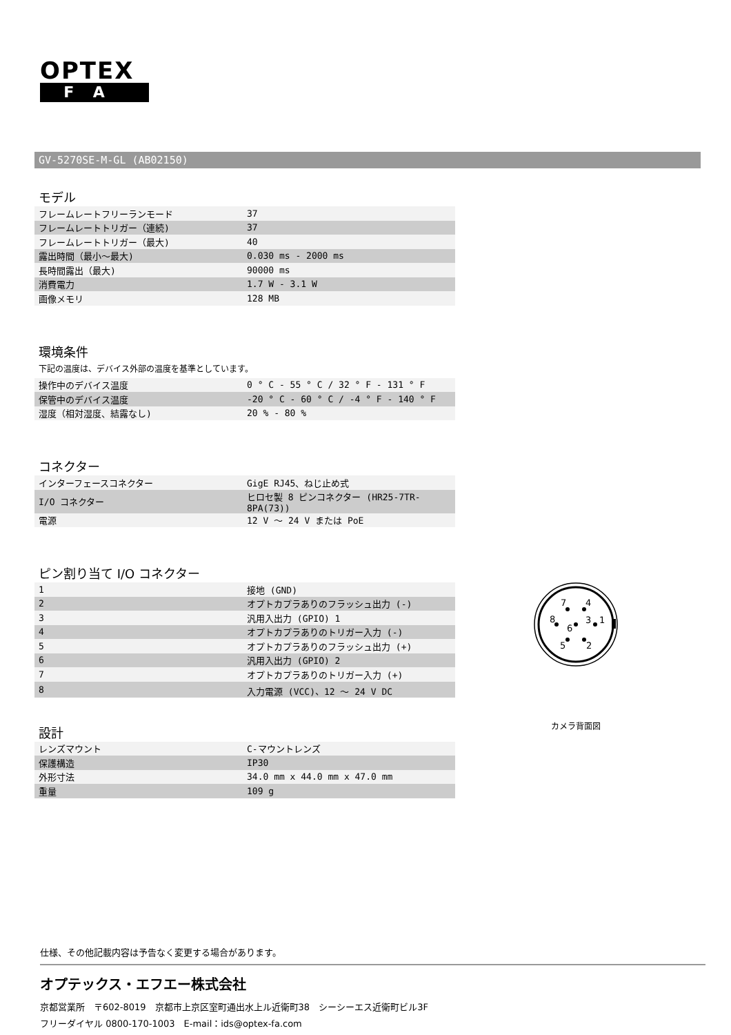OPTEX
FA
GV-5270SE-M-GL (AB02150)
モデル
| フレームレートフリーランモード | 37 |
| フレームレートトリガー（連続) | 37 |
| フレームレートトリガー（最大) | 40 |
| 露出時間（最小～最大) | 0.030 ms - 2000 ms |
| 長時間露出（最大) | 90000 ms |
| 消費電力 | 1.7 W - 3.1 W |
| 画像メモリ | 128 MB |
環境条件
下記の温度は、デバイス外部の温度を基準としています。
| 操作中のデバイス温度 | 0 ° C - 55 ° C / 32 ° F - 131 ° F |
| 保管中のデバイス温度 | -20 ° C - 60 ° C / -4 ° F - 140 ° F |
| 湿度（相対湿度、結露なし) | 20 % - 80 % |
コネクター
| インターフェースコネクター | GigE RJ45、ねじ止め式 |
| I/O コネクター | ヒロセ製 8 ピンコネクター (HR25-7TR-8PA(73)) |
| 電源 | 12 V ～ 24 V または PoE |
ピン割り当て I/O コネクター
| 1 | 接地 (GND) |
| 2 | オプトカプラありのフラッシュ出力 (-) |
| 3 | 汎用入出力 (GPIO) 1 |
| 4 | オプトカプラありのトリガー入力 (-) |
| 5 | オプトカプラありのフラッシュ出力 (+) |
| 6 | 汎用入出力 (GPIO) 2 |
| 7 | オプトカプラありのトリガー入力 (+) |
| 8 | 入力電源 (VCC)、12 ～ 24 V DC |
設計
| レンズマウント | C-マウントレンズ |
| 保護構造 | IP30 |
| 外形寸法 | 34.0 mm x 44.0 mm x 47.0 mm |
| 重量 | 109 g |
7
4
8
6
3
1
5
2
カメラ背面図
仕様、その他記載内容は予告なく変更する場合があります。
オプテックス・エフエー株式会社
京都営業所　〒602-8019　京都市上京区室町通出水上ル近衛町38　シーシーエス近衛町ビル3F
フリーダイヤル 0800-170-1003　E-mail：ids@optex-fa.com